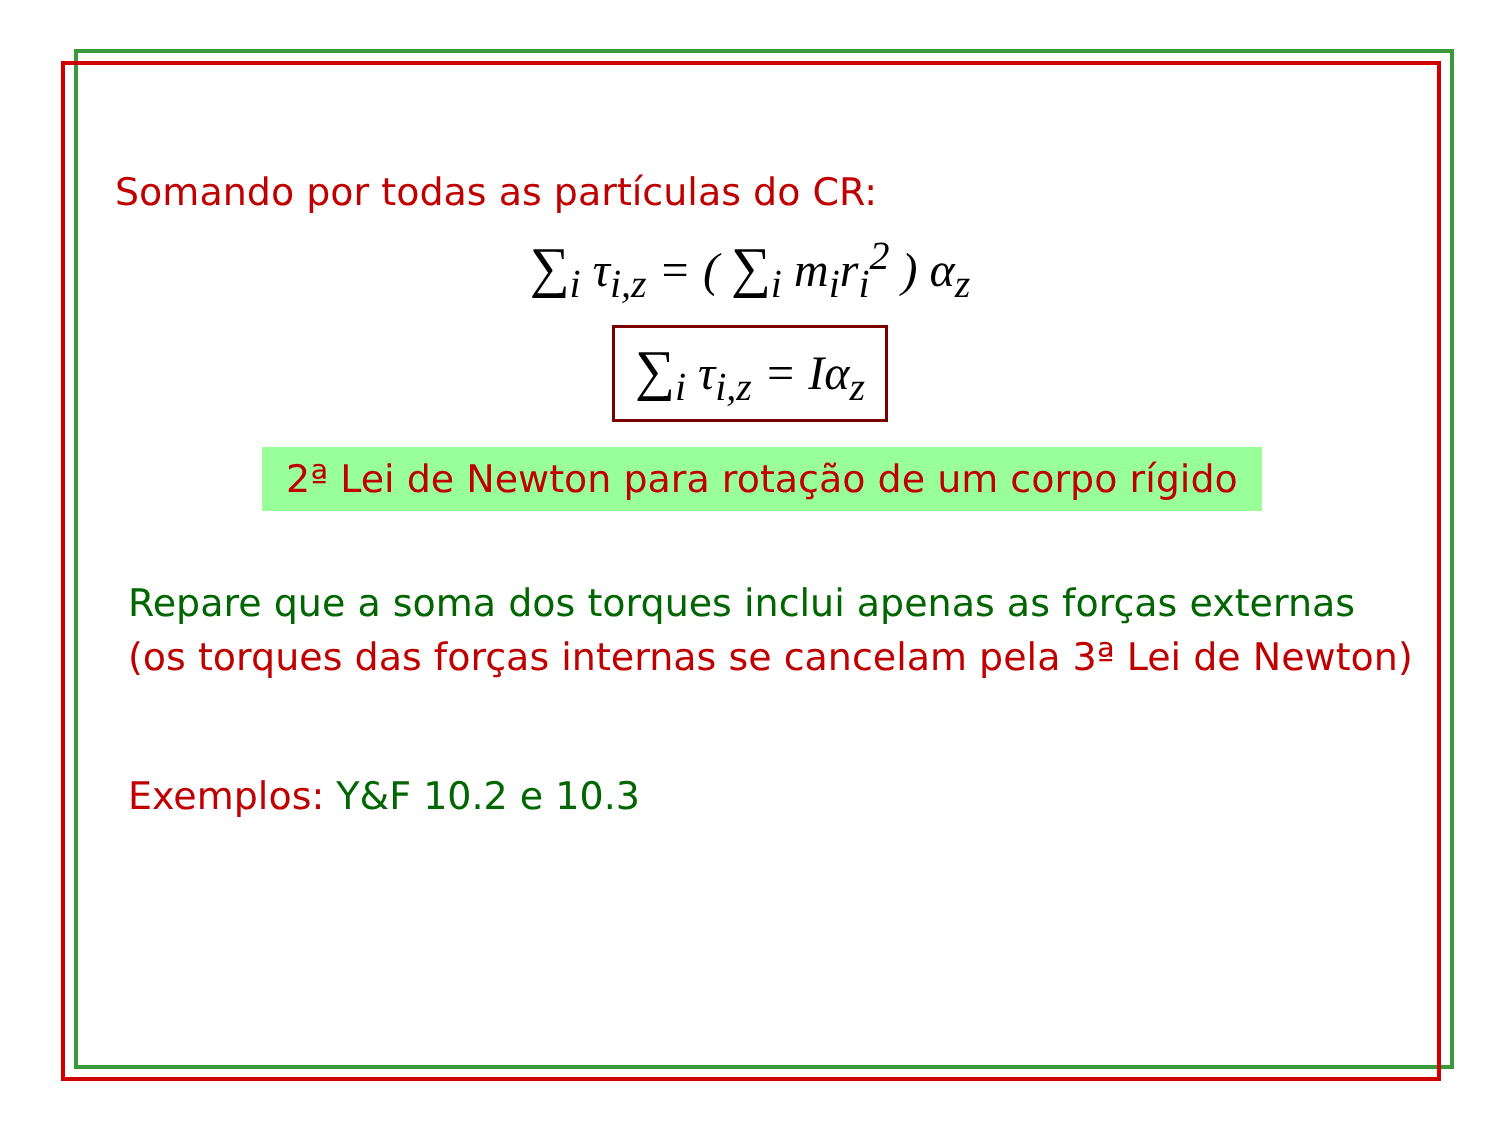Somando por todas as partículas do CR:
∑<sub>i</sub> τ<sub>i,z</sub> = ( ∑<sub>i</sub> m<sub>i</sub>r<sub>i</sub><sup>2</sup> ) α<sub>z</sub>
∑<sub>i</sub> τ<sub>i,z</sub> = Iα<sub>z</sub>
2ª Lei de Newton para rotação de um corpo rígido
Repare que a soma dos torques inclui apenas as forças externas
(os torques das forças internas se cancelam pela 3ª Lei de Newton)
Exemplos: Y&F 10.2 e 10.3